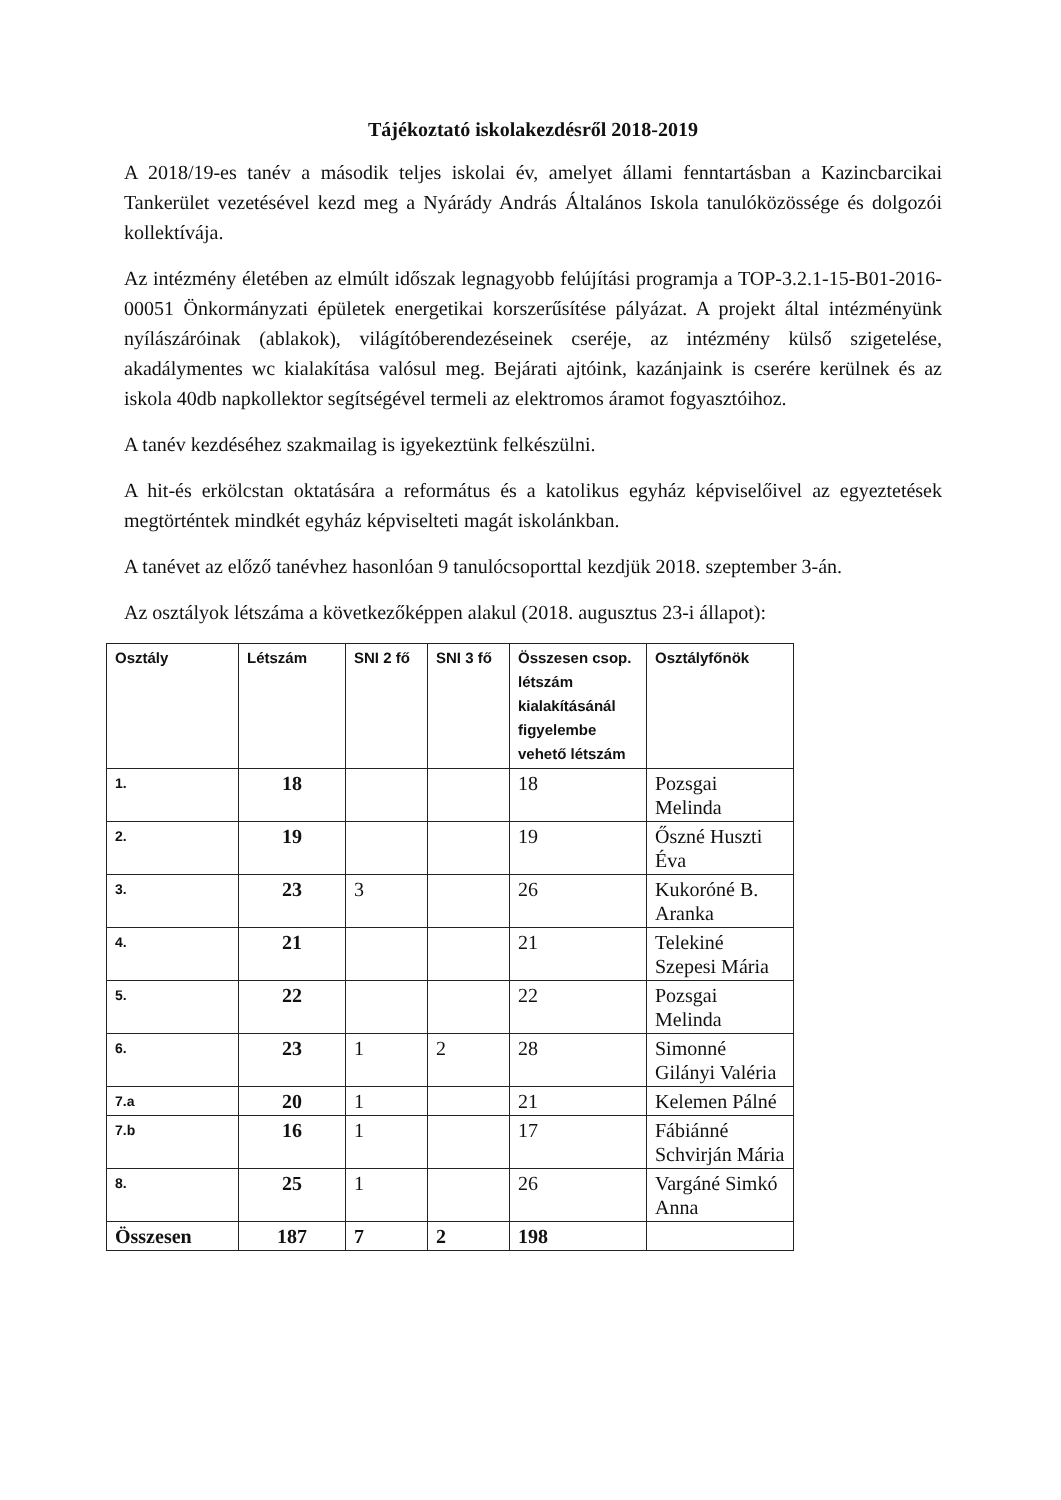Tájékoztató iskolakezdésről 2018-2019
A 2018/19-es tanév a második teljes iskolai év, amelyet állami fenntartásban a Kazincbarcikai Tankerület vezetésével kezd meg a Nyárády András Általános Iskola tanulóközössége és dolgozói kollektívája.
Az intézmény életében az elmúlt időszak legnagyobb felújítási programja a TOP-3.2.1-15-B01-2016-00051 Önkormányzati épületek energetikai korszerűsítése pályázat. A projekt által intézményünk nyílászáróinak (ablakok), világítóberendezéseinek cseréje, az intézmény külső szigetelése, akadálymentes wc kialakítása valósul meg. Bejárati ajtóink, kazánjaink is cserére kerülnek és az iskola 40db napkollektor segítségével termeli az elektromos áramot fogyasztóihoz.
A tanév kezdéséhez szakmailag is igyekeztünk felkészülni.
A hit-és erkölcstan oktatására a református és a katolikus egyház képviselőivel az egyeztetések megtörténtek mindkét egyház képviselteti magát iskolánkban.
A tanévet az előző tanévhez hasonlóan 9 tanulócsoporttal kezdjük 2018. szeptember 3-án.
Az osztályok létszáma a következőképpen alakul (2018. augusztus 23-i állapot):
| Osztály | Létszám | SNI 2 fő | SNI 3 fő | Összesen csop. létszám kialakításánál figyelembe vehető létszám | Osztályfőnök |
| --- | --- | --- | --- | --- | --- |
| 1. | 18 | | | 18 | Pozsgai Melinda |
| 2. | 19 | | | 19 | Őszné Huszti Éva |
| 3. | 23 | 3 | | 26 | Kukoróné B. Aranka |
| 4. | 21 | | | 21 | Telekiné Szepesi Mária |
| 5. | 22 | | | 22 | Pozsgai Melinda |
| 6. | 23 | 1 | 2 | 28 | Simonné Gilányi Valéria |
| 7.a | 20 | 1 | | 21 | Kelemen Pálné |
| 7.b | 16 | 1 | | 17 | Fábiánné Schvirján Mária |
| 8. | 25 | 1 | | 26 | Vargáné Simkó Anna |
| Összesen | 187 | 7 | 2 | 198 | |